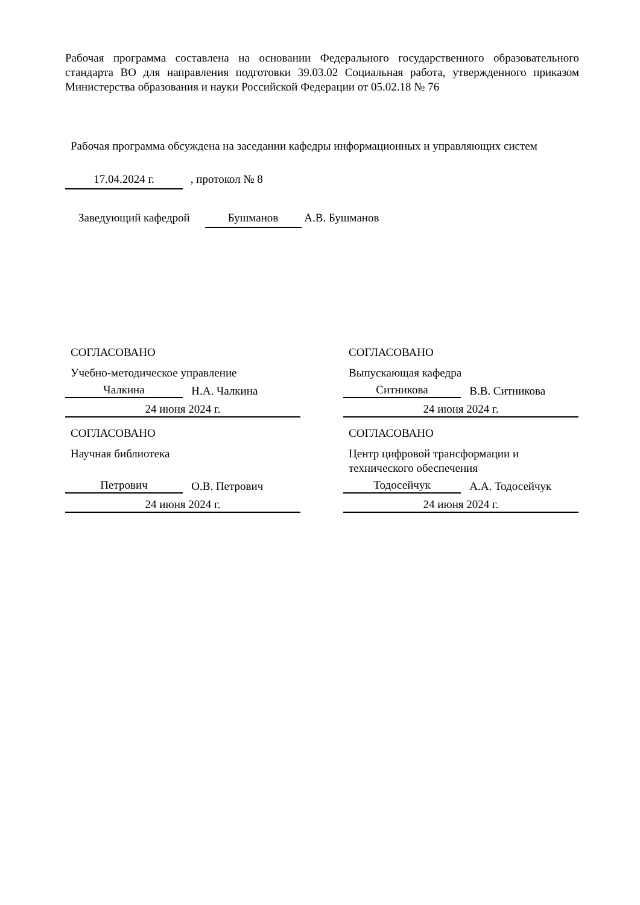Рабочая программа составлена на основании Федерального государственного образовательного стандарта ВО для направления подготовки 39.03.02 Социальная работа, утвержденного приказом Министерства образования и науки Российской Федерации от 05.02.18 № 76
Рабочая программа обсуждена на заседании кафедры информационных и управляющих систем
17.04.2024 г. , протокол № 8
Заведующий кафедрой Бушманов А.В. Бушманов
СОГЛАСОВАНО
Учебно-методическое управление
Чалкина Н.А. Чалкина
24 июня 2024 г.
СОГЛАСОВАНО
Научная библиотека
Петрович О.В. Петрович
24 июня 2024 г.
СОГЛАСОВАНО
Выпускающая кафедра
Ситникова В.В. Ситникова
24 июня 2024 г.
СОГЛАСОВАНО
Центр цифровой трансформации и технического обеспечения
Тодосейчук А.А. Тодосейчук
24 июня 2024 г.